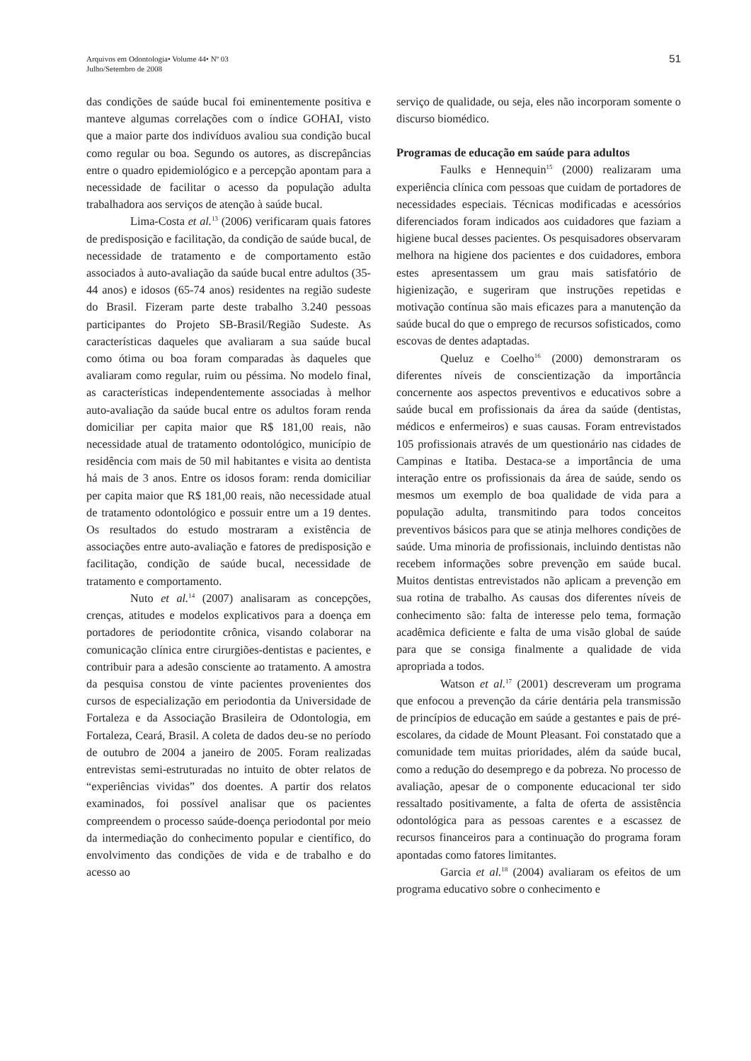51 Arquivos em Odontologia• Volume 44• Nº 03
Julho/Setembro de 2008
das condições de saúde bucal foi eminentemente positiva e manteve algumas correlações com o índice GOHAI, visto que a maior parte dos indivíduos avaliou sua condição bucal como regular ou boa. Segundo os autores, as discrepâncias entre o quadro epidemiológico e a percepção apontam para a necessidade de facilitar o acesso da população adulta trabalhadora aos serviços de atenção à saúde bucal.
Lima-Costa et al.<sup>13</sup> (2006) verificaram quais fatores de predisposição e facilitação, da condição de saúde bucal, de necessidade de tratamento e de comportamento estão associados à auto-avaliação da saúde bucal entre adultos (35-44 anos) e idosos (65-74 anos) residentes na região sudeste do Brasil. Fizeram parte deste trabalho 3.240 pessoas participantes do Projeto SB-Brasil/Região Sudeste. As características daqueles que avaliaram a sua saúde bucal como ótima ou boa foram comparadas às daqueles que avaliaram como regular, ruim ou péssima. No modelo final, as características independentemente associadas à melhor auto-avaliação da saúde bucal entre os adultos foram renda domiciliar per capita maior que R$ 181,00 reais, não necessidade atual de tratamento odontológico, município de residência com mais de 50 mil habitantes e visita ao dentista há mais de 3 anos. Entre os idosos foram: renda domiciliar per capita maior que R$ 181,00 reais, não necessidade atual de tratamento odontológico e possuir entre um a 19 dentes. Os resultados do estudo mostraram a existência de associações entre auto-avaliação e fatores de predisposição e facilitação, condição de saúde bucal, necessidade de tratamento e comportamento.
Nuto et al.<sup>14</sup> (2007) analisaram as concepções, crenças, atitudes e modelos explicativos para a doença em portadores de periodontite crônica, visando colaborar na comunicação clínica entre cirurgiões-dentistas e pacientes, e contribuir para a adesão consciente ao tratamento. A amostra da pesquisa constou de vinte pacientes provenientes dos cursos de especialização em periodontia da Universidade de Fortaleza e da Associação Brasileira de Odontologia, em Fortaleza, Ceará, Brasil. A coleta de dados deu-se no período de outubro de 2004 a janeiro de 2005. Foram realizadas entrevistas semi-estruturadas no intuito de obter relatos de “experiências vividas” dos doentes. A partir dos relatos examinados, foi possível analisar que os pacientes compreendem o processo saúde-doença periodontal por meio da intermediação do conhecimento popular e científico, do envolvimento das condições de vida e de trabalho e do acesso ao
serviço de qualidade, ou seja, eles não incorporam somente o discurso biomédico.
Programas de educação em saúde para adultos
Faulks e Hennequin<sup>15</sup> (2000) realizaram uma experiência clínica com pessoas que cuidam de portadores de necessidades especiais. Técnicas modificadas e acessórios diferenciados foram indicados aos cuidadores que faziam a higiene bucal desses pacientes. Os pesquisadores observaram melhora na higiene dos pacientes e dos cuidadores, embora estes apresentassem um grau mais satisfatório de higienização, e sugeriram que instruções repetidas e motivação contínua são mais eficazes para a manutenção da saúde bucal do que o emprego de recursos sofisticados, como escovas de dentes adaptadas.
Queluz e Coelho<sup>16</sup> (2000) demonstraram os diferentes níveis de conscientização da importância concernente aos aspectos preventivos e educativos sobre a saúde bucal em profissionais da área da saúde (dentistas, médicos e enfermeiros) e suas causas. Foram entrevistados 105 profissionais através de um questionário nas cidades de Campinas e Itatiba. Destaca-se a importância de uma interação entre os profissionais da área de saúde, sendo os mesmos um exemplo de boa qualidade de vida para a população adulta, transmitindo para todos conceitos preventivos básicos para que se atinja melhores condições de saúde. Uma minoria de profissionais, incluindo dentistas não recebem informações sobre prevenção em saúde bucal. Muitos dentistas entrevistados não aplicam a prevenção em sua rotina de trabalho. As causas dos diferentes níveis de conhecimento são: falta de interesse pelo tema, formação acadêmica deficiente e falta de uma visão global de saúde para que se consiga finalmente a qualidade de vida apropriada a todos.
Watson et al.<sup>17</sup> (2001) descreveram um programa que enfocou a prevenção da cárie dentária pela transmissão de princípios de educação em saúde a gestantes e pais de pré-escolares, da cidade de Mount Pleasant. Foi constatado que a comunidade tem muitas prioridades, além da saúde bucal, como a redução do desemprego e da pobreza. No processo de avaliação, apesar de o componente educacional ter sido ressaltado positivamente, a falta de oferta de assistência odontológica para as pessoas carentes e a escassez de recursos financeiros para a continuação do programa foram apontadas como fatores limitantes.
Garcia et al.<sup>18</sup> (2004) avaliaram os efeitos de um programa educativo sobre o conhecimento e